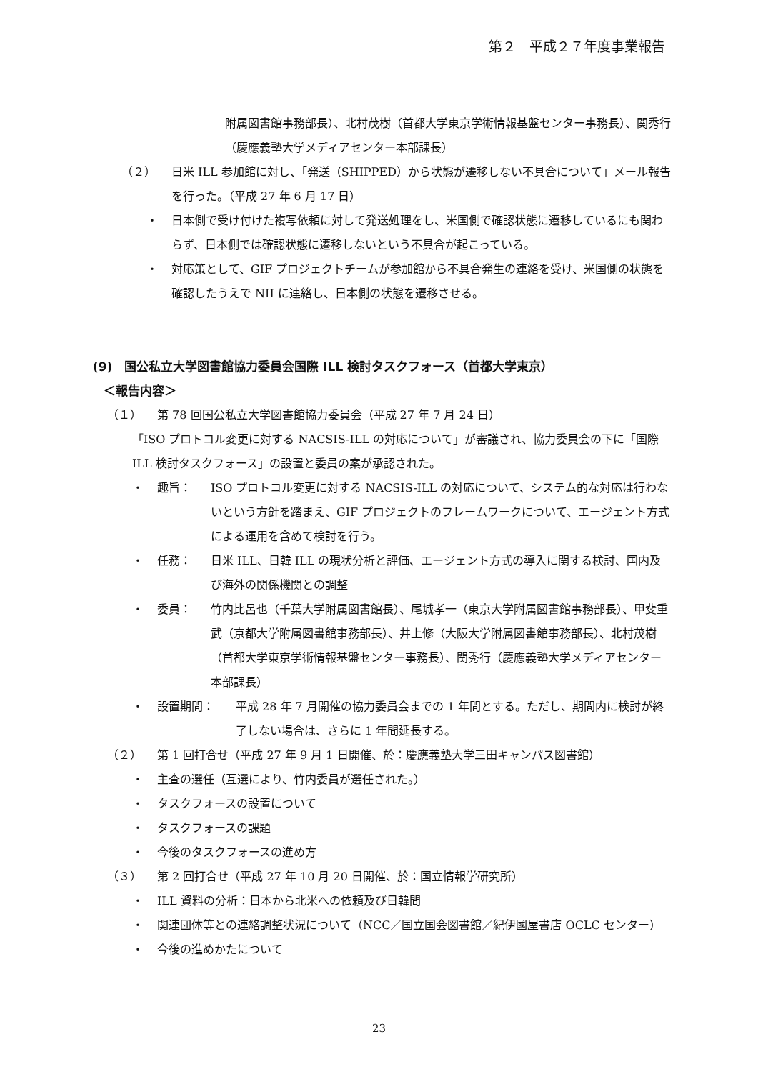第２　平成２７年度事業報告
附属図書館事務部長）、北村茂樹（首都大学東京学術情報基盤センター事務長）、関秀行（慶應義塾大学メディアセンター本部課長）
（２） 日米 ILL 参加館に対し、「発送（SHIPPED）から状態が遷移しない不具合について」メール報告を行った。（平成 27 年 6 月 17 日）
・ 日本側で受け付けた複写依頼に対して発送処理をし、米国側で確認状態に遷移しているにも関わらず、日本側では確認状態に遷移しないという不具合が起こっている。
・ 対応策として、GIF プロジェクトチームが参加館から不具合発生の連絡を受け、米国側の状態を確認したうえで NII に連絡し、日本側の状態を遷移させる。
(9)　国公私立大学図書館協力委員会国際 ILL 検討タスクフォース（首都大学東京）
＜報告内容＞
（１） 第 78 回国公私立大学図書館協力委員会（平成 27 年 7 月 24 日）
「ISO プロトコル変更に対する NACSIS-ILL の対応について」が審議され、協力委員会の下に「国際 ILL 検討タスクフォース」の設置と委員の案が承認された。
・ 趣旨： ISO プロトコル変更に対する NACSIS-ILL の対応について、システム的な対応は行わないという方針を踏まえ、GIF プロジェクトのフレームワークについて、エージェント方式による運用を含めて検討を行う。
・ 任務： 日米 ILL、日韓 ILL の現状分析と評価、エージェント方式の導入に関する検討、国内及び海外の関係機関との調整
・ 委員： 竹内比呂也（千葉大学附属図書館長）、尾城孝一（東京大学附属図書館事務部長）、甲斐重武（京都大学附属図書館事務部長）、井上修（大阪大学附属図書館事務部長）、北村茂樹（首都大学東京学術情報基盤センター事務長）、関秀行（慶應義塾大学メディアセンター本部課長）
・ 設置期間： 平成 28 年 7 月開催の協力委員会までの 1 年間とする。ただし、期間内に検討が終了しない場合は、さらに 1 年間延長する。
（２） 第 1 回打合せ（平成 27 年 9 月 1 日開催、於：慶應義塾大学三田キャンパス図書館）
・ 主査の選任（互選により、竹内委員が選任された。）
・ タスクフォースの設置について
・ タスクフォースの課題
・ 今後のタスクフォースの進め方
（３） 第 2 回打合せ（平成 27 年 10 月 20 日開催、於：国立情報学研究所）
・ ILL 資料の分析：日本から北米への依頼及び日韓間
・ 関連団体等との連絡調整状況について（NCC／国立国会図書館／紀伊國屋書店 OCLC センター）
・ 今後の進めかたについて
23